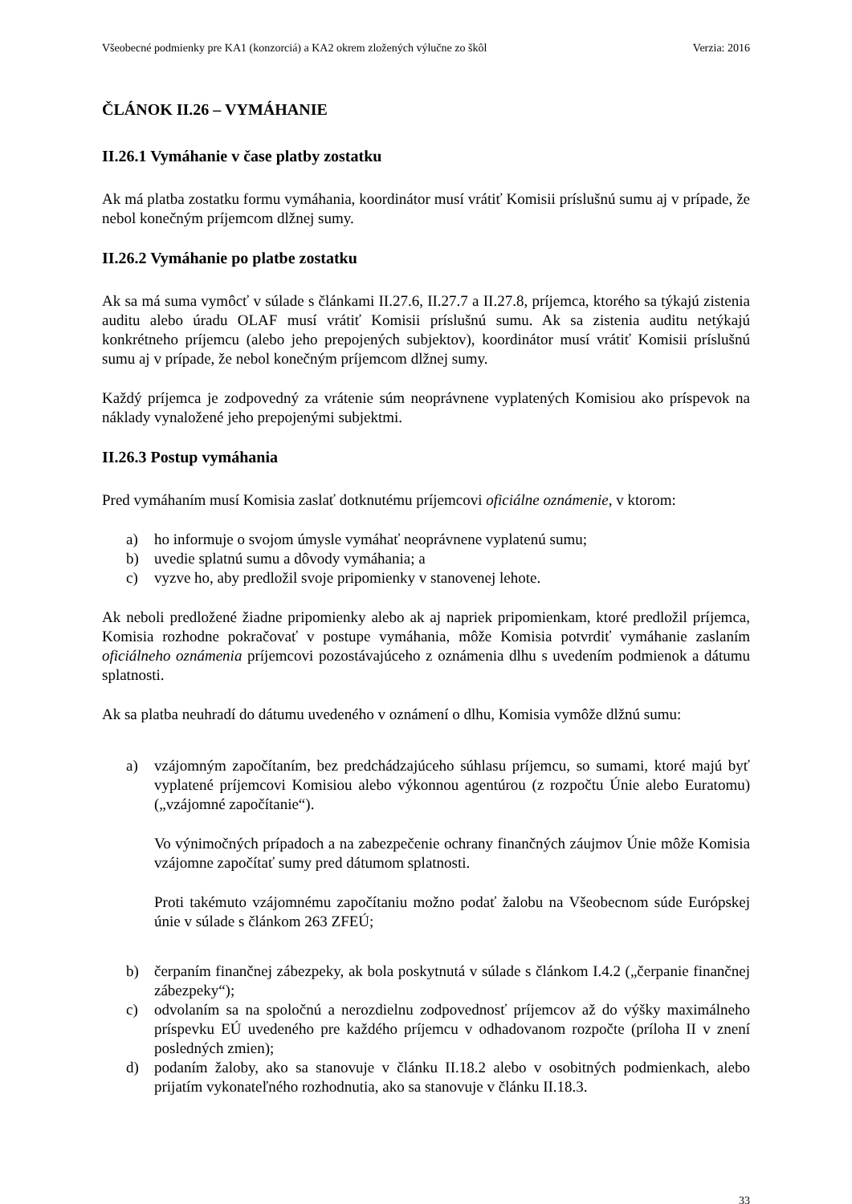Všeobecné podmienky pre KA1 (konzorciá) a KA2 okrem zložených výlučne zo škôl Verzia: 2016
ČLÁNOK II.26 – VYMÁHANIE
II.26.1 Vymáhanie v čase platby zostatku
Ak má platba zostatku formu vymáhania, koordinátor musí vrátiť Komisii príslušnú sumu aj v prípade, že nebol konečným príjemcom dlžnej sumy.
II.26.2 Vymáhanie po platbe zostatku
Ak sa má suma vymôcť v súlade s článkami II.27.6, II.27.7 a II.27.8, príjemca, ktorého sa týkajú zistenia auditu alebo úradu OLAF musí vrátiť Komisii príslušnú sumu. Ak sa zistenia auditu netýkajú konkrétneho príjemcu (alebo jeho prepojených subjektov), koordinátor musí vrátiť Komisii príslušnú sumu aj v prípade, že nebol konečným príjemcom dlžnej sumy.
Každý príjemca je zodpovedný za vrátenie súm neoprávnene vyplatených Komisiou ako príspevok na náklady vynaložené jeho prepojenými subjektmi.
II.26.3 Postup vymáhania
Pred vymáhaním musí Komisia zaslať dotknutému príjemcovi oficiálne oznámenie, v ktorom:
a) ho informuje o svojom úmysle vymáhať neoprávnene vyplatenú sumu;
b) uvedie splatnú sumu a dôvody vymáhania; a
c) vyzve ho, aby predložil svoje pripomienky v stanovenej lehote.
Ak neboli predložené žiadne pripomienky alebo ak aj napriek pripomienkam, ktoré predložil príjemca, Komisia rozhodne pokračovať v postupe vymáhania, môže Komisia potvrdiť vymáhanie zaslaním oficiálneho oznámenia príjemcovi pozostávajúceho z oznámenia dlhu s uvedením podmienok a dátumu splatnosti.
Ak sa platba neuhradí do dátumu uvedeného v oznámení o dlhu, Komisia vymôže dlžnú sumu:
a) vzájomným započítaním, bez predchádzajúceho súhlasu príjemcu, so sumami, ktoré majú byť vyplatené príjemcovi Komisiou alebo výkonnou agentúrou (z rozpočtu Únie alebo Euratomu) („vzájomné započítanie“).
Vo výnimočných prípadoch a na zabezpečenie ochrany finančných záujmov Únie môže Komisia vzájomne započítať sumy pred dátumom splatnosti.
Proti takémuto vzájomnému započítaniu možno podať žalobu na Všeobecnom súde Európskej únie v súlade s článkom 263 ZFEÚ;
b) čerpaním finančnej zábezpeky, ak bola poskytnutá v súlade s článkom I.4.2 („čerpanie finančnej zábezpeky“);
c) odvolaním sa na spoločnú a nerozdielnu zodpovednosť príjemcov až do výšky maximálneho príspevku EÚ uvedeného pre každého príjemcu v odhadovanom rozpočte (príloha II v znení posledných zmien);
d) podaním žaloby, ako sa stanovuje v článku II.18.2 alebo v osobitných podmienkach, alebo prijatím vykonateľného rozhodnutia, ako sa stanovuje v článku II.18.3.
33